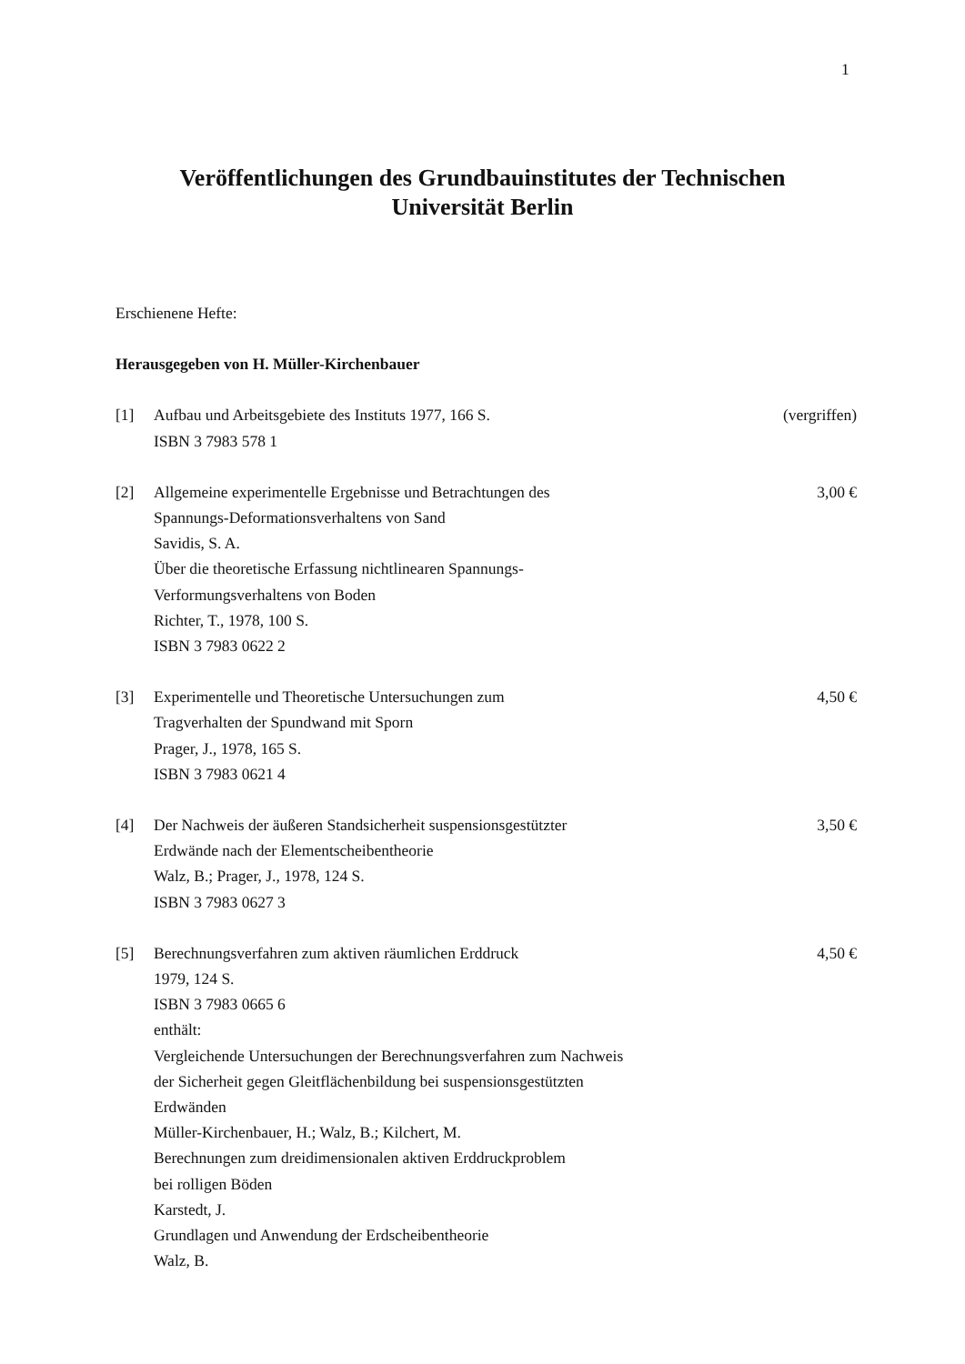1
Veröffentlichungen des Grundbauinstitutes der Technischen
Universität Berlin
Erschienene Hefte:
Herausgegeben von H. Müller-Kirchenbauer
[1] Aufbau und Arbeitsgebiete des Instituts 1977, 166 S.
ISBN 3 7983 578 1
(vergriffen)
[2] Allgemeine experimentelle Ergebnisse und Betrachtungen des
Spannungs-Deformationsverhaltens von Sand
Savidis, S. A.
Über die theoretische Erfassung nichtlinearen Spannungs-
Verformungsverhaltens von Boden
Richter, T., 1978, 100 S.
ISBN 3 7983 0622 2
3,00 €
[3] Experimentelle und Theoretische Untersuchungen zum
Tragverhalten der Spundwand mit Sporn
Prager, J., 1978, 165 S.
ISBN 3 7983 0621 4
4,50 €
[4] Der Nachweis der äußeren Standsicherheit suspensionsgestützter
Erdwände nach der Elementscheibentheorie
Walz, B.; Prager, J., 1978, 124 S.
ISBN 3 7983 0627 3
3,50 €
[5] Berechnungsverfahren zum aktiven räumlichen Erddruck
1979, 124 S.
ISBN 3 7983 0665 6
enthält:
Vergleichende Untersuchungen der Berechnungsverfahren zum Nachweis
der Sicherheit gegen Gleitflächenbildung bei suspensionsgestützten
Erdwänden
Müller-Kirchenbauer, H.; Walz, B.; Kilchert, M.
Berechnungen zum dreidimensionalen aktiven Erddruckproblem
bei rolligen Böden
Karstedt, J.
Grundlagen und Anwendung der Erdscheibentheorie
Walz, B.
4,50 €